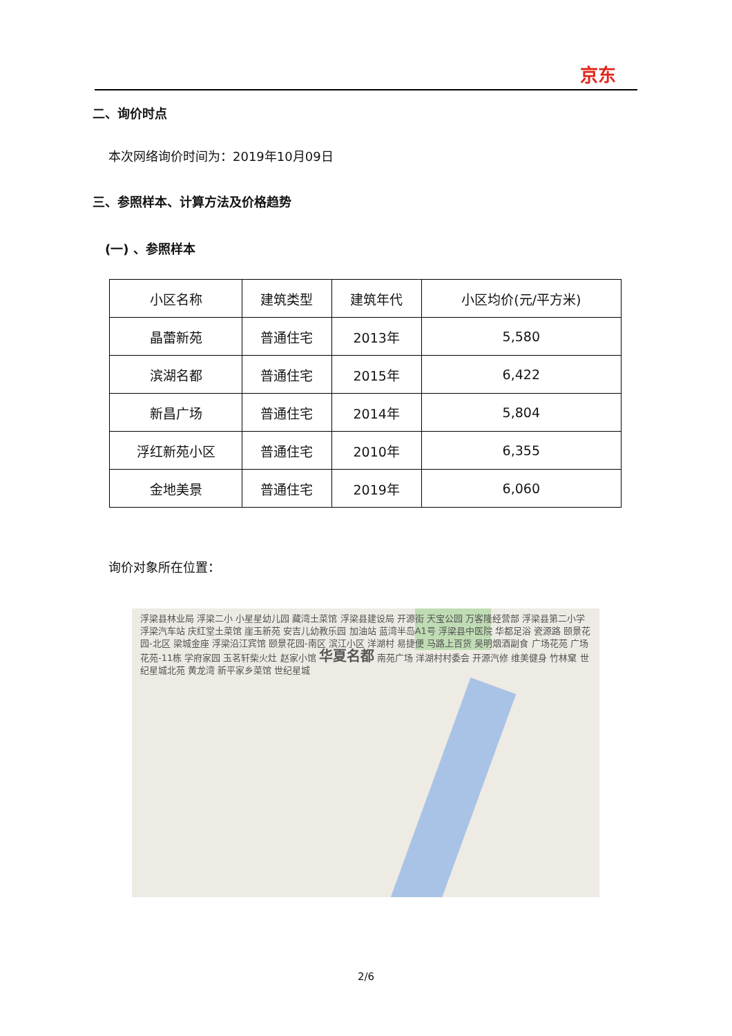京东
二、询价时点
本次网络询价时间为：2019年10月09日
三、参照样本、计算方法及价格趋势
(一) 、参照样本
| 小区名称 | 建筑类型 | 建筑年代 | 小区均价(元/平方米) |
| --- | --- | --- | --- |
| 晶蕾新苑 | 普通住宅 | 2013年 | 5,580 |
| 滨湖名都 | 普通住宅 | 2015年 | 6,422 |
| 新昌广场 | 普通住宅 | 2014年 | 5,804 |
| 浮红新苑小区 | 普通住宅 | 2010年 | 6,355 |
| 金地美景 | 普通住宅 | 2019年 | 6,060 |
询价对象所在位置：
浮梁县林业局 浮梁二小 小星星幼儿园 藏湾土菜馆 浮梁县建设局 开源街 天宝公园 万客隆经营部 浮梁县第二小学 浮梁汽车站 庆红堂土菜馆 崖玉新苑 安吉儿幼教乐园 加油站 蓝湾半岛A1号 浮梁县中医院 华都足浴 瓷源路 颐景花园-北区 梁城金座 浮梁沿江宾馆 颐景花园-南区 滨江小区 洋湖村 易捷便 马路上百货 吴明烟酒副食 广场花苑 广场花苑-11栋 学府家园 玉茗轩柴火灶 赵家小馆 华夏名都 南苑广场 洋湖村村委会 开源汽修 维美健身 竹林窠 世纪星城北苑 黄龙湾 新平家乡菜馆 世纪星城
2/6